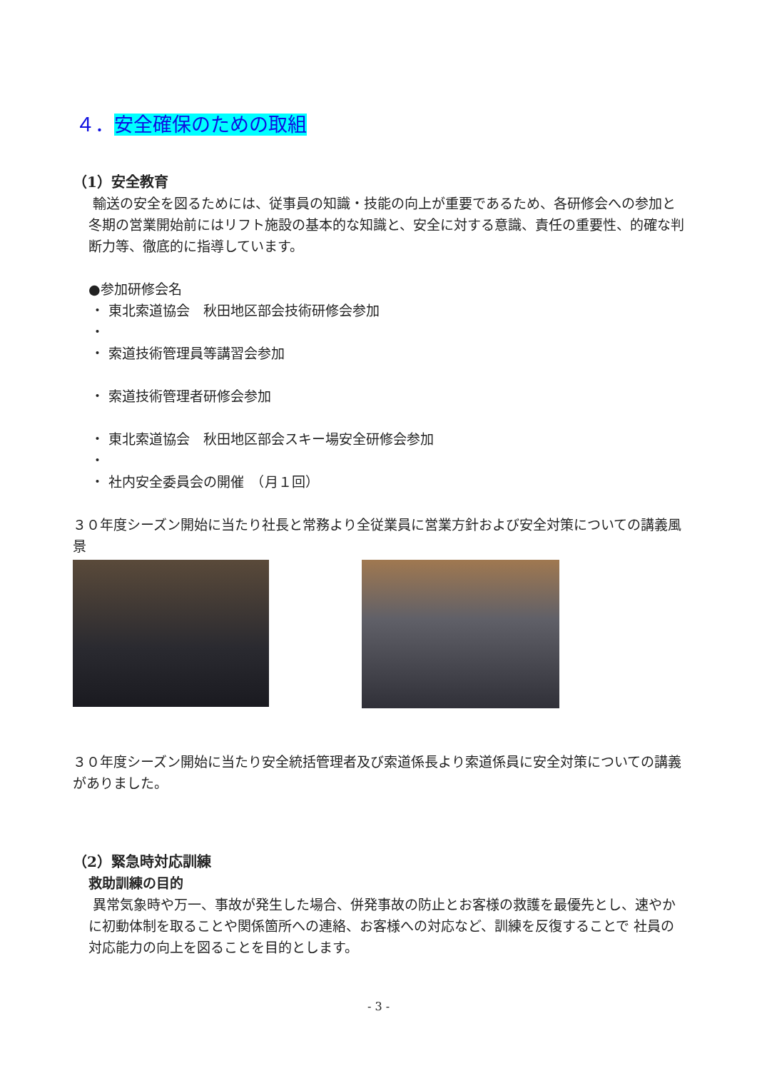４．安全確保のための取組
（1）安全教育
輸送の安全を図るためには、従事員の知識・技能の向上が重要であるため、各研修会への参加と冬期の営業開始前にはリフト施設の基本的な知識と、安全に対する意識、責任の重要性、的確な判断力等、徹底的に指導しています。
●参加研修会名
・ 東北索道協会　秋田地区部会技術研修会参加
・
・ 索道技術管理員等講習会参加
・ 索道技術管理者研修会参加
・ 東北索道協会　秋田地区部会スキー場安全研修会参加
・
・ 社内安全委員会の開催　（月１回）
３０年度シーズン開始に当たり社長と常務より全従業員に営業方針および安全対策についての講義風景
３０年度シーズン開始に当たり安全統括管理者及び索道係長より索道係員に安全対策についての講義がありました。
（2）緊急時対応訓練
救助訓練の目的
異常気象時や万一、事故が発生した場合、併発事故の防止とお客様の救護を最優先とし、速やかに初動体制を取ることや関係箇所への連絡、お客様への対応など、訓練を反復することで 社員の対応能力の向上を図ることを目的とします。
- 3 -